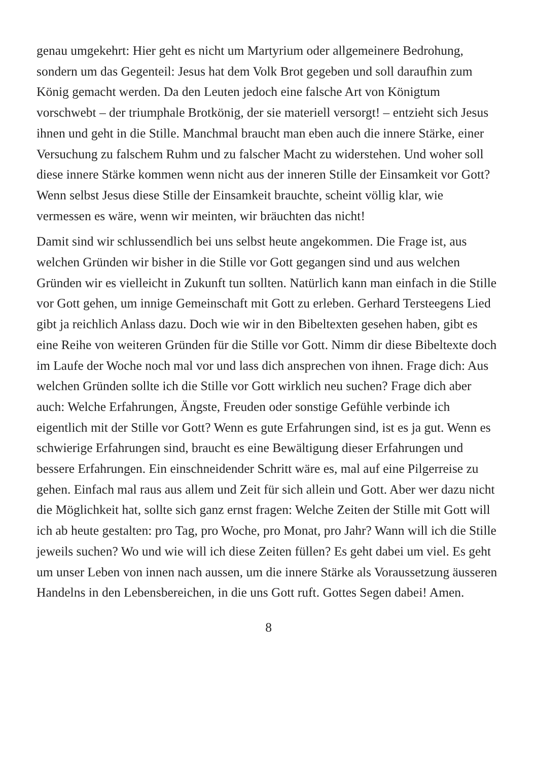genau umgekehrt: Hier geht es nicht um Martyrium oder allgemeinere Bedrohung, sondern um das Gegenteil: Jesus hat dem Volk Brot gegeben und soll daraufhin zum König gemacht werden. Da den Leuten jedoch eine falsche Art von Königtum vorschwebt – der triumphale Brotkönig, der sie materiell versorgt! – entzieht sich Jesus ihnen und geht in die Stille. Manchmal braucht man eben auch die innere Stärke, einer Versuchung zu falschem Ruhm und zu falscher Macht zu widerstehen. Und woher soll diese innere Stärke kommen wenn nicht aus der inneren Stille der Einsamkeit vor Gott? Wenn selbst Jesus diese Stille der Einsamkeit brauchte, scheint völlig klar, wie vermessen es wäre, wenn wir meinten, wir bräuchten das nicht!
Damit sind wir schlussendlich bei uns selbst heute angekommen. Die Frage ist, aus welchen Gründen wir bisher in die Stille vor Gott gegangen sind und aus welchen Gründen wir es vielleicht in Zukunft tun sollten. Natürlich kann man einfach in die Stille vor Gott gehen, um innige Gemeinschaft mit Gott zu erleben. Gerhard Tersteegens Lied gibt ja reichlich Anlass dazu. Doch wie wir in den Bibeltexten gesehen haben, gibt es eine Reihe von weiteren Gründen für die Stille vor Gott. Nimm dir diese Bibeltexte doch im Laufe der Woche noch mal vor und lass dich ansprechen von ihnen. Frage dich: Aus welchen Gründen sollte ich die Stille vor Gott wirklich neu suchen? Frage dich aber auch: Welche Erfahrungen, Ängste, Freuden oder sonstige Gefühle verbinde ich eigentlich mit der Stille vor Gott? Wenn es gute Erfahrungen sind, ist es ja gut. Wenn es schwierige Erfahrungen sind, braucht es eine Bewältigung dieser Erfahrungen und bessere Erfahrungen. Ein einschneidender Schritt wäre es, mal auf eine Pilgerreise zu gehen. Einfach mal raus aus allem und Zeit für sich allein und Gott. Aber wer dazu nicht die Möglichkeit hat, sollte sich ganz ernst fragen: Welche Zeiten der Stille mit Gott will ich ab heute gestalten: pro Tag, pro Woche, pro Monat, pro Jahr? Wann will ich die Stille jeweils suchen? Wo und wie will ich diese Zeiten füllen? Es geht dabei um viel. Es geht um unser Leben von innen nach aussen, um die innere Stärke als Voraussetzung äusseren Handelns in den Lebensbereichen, in die uns Gott ruft. Gottes Segen dabei! Amen.
8